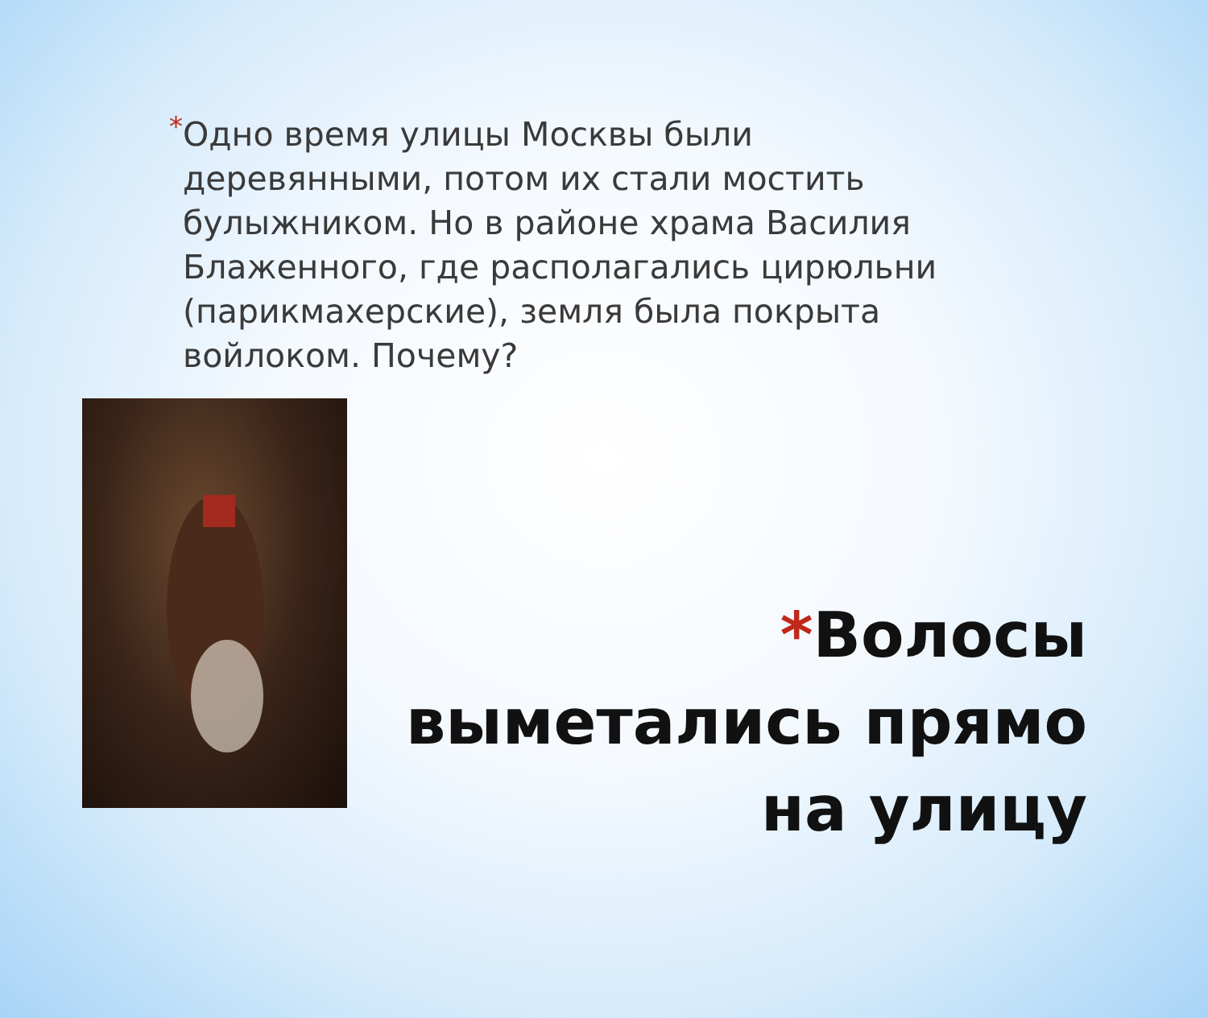*
Одно время улицы Москвы были деревянными, потом их стали мостить булыжником. Но в районе храма Василия Блаженного, где располагались цирюльни (парикмахерские), земля была покрыта войлоком. Почему?
*Волосы выметались прямо на улицу